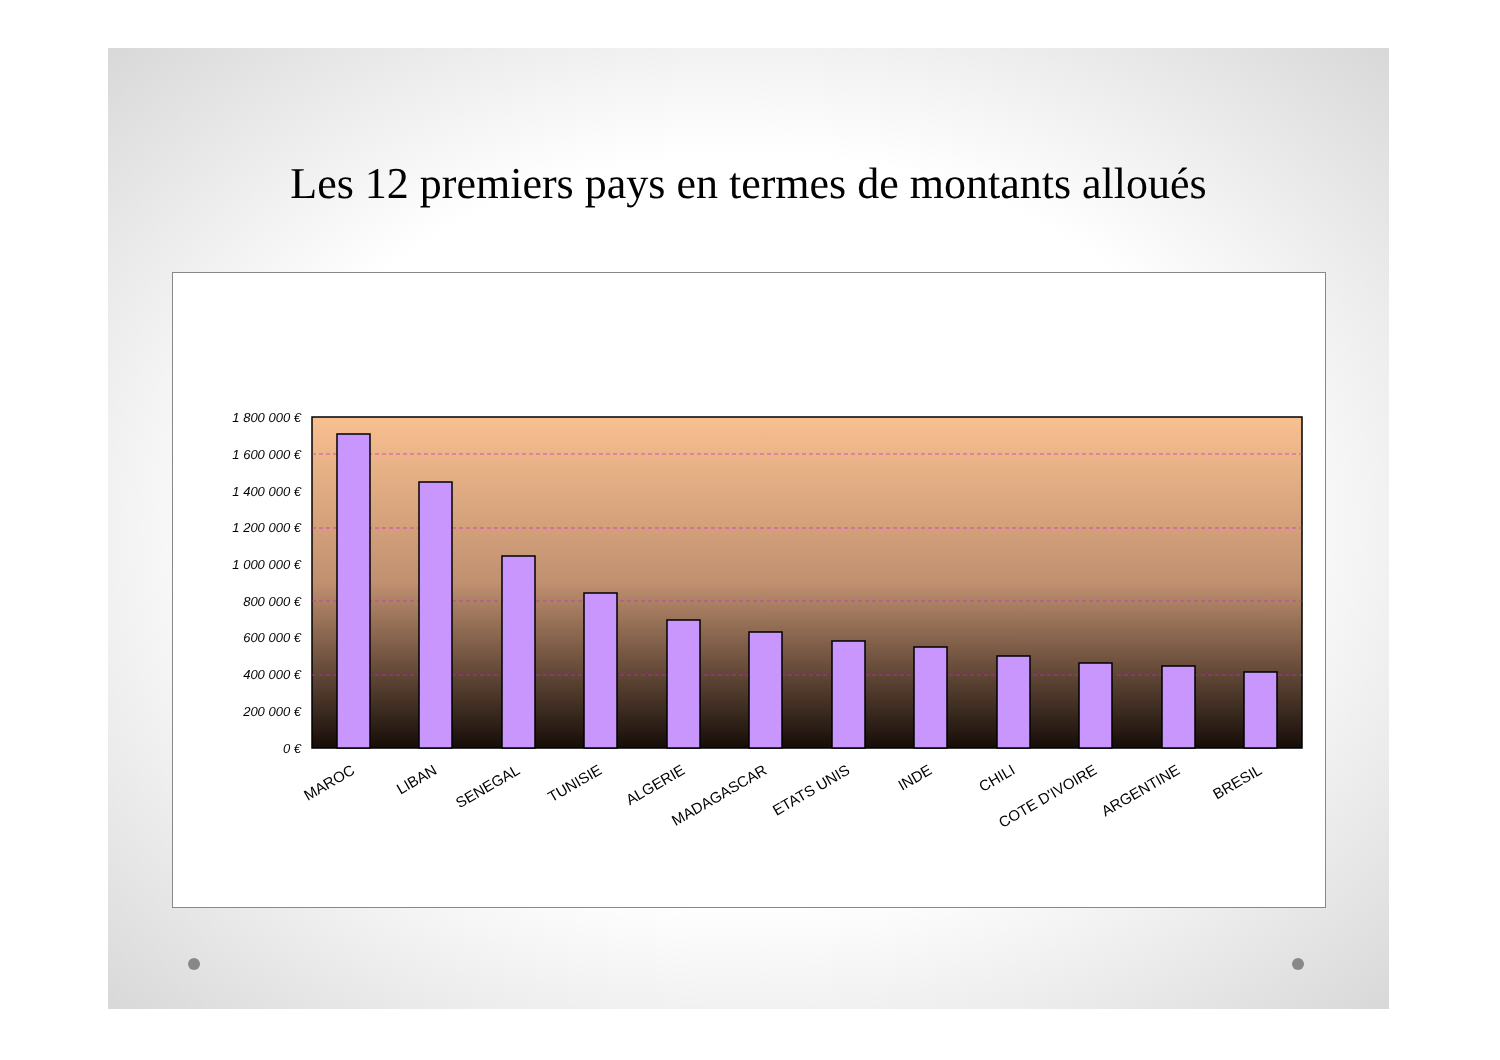Les 12 premiers pays en termes de montants alloués
1 800 000 €
1 600 000 €
1 400 000 €
1 200 000 €
1 000 000 €
800 000 €
600 000 €
400 000 €
200 000 €
0 €
MAROC
LIBAN
SENEGAL
TUNISIE
ALGERIE
MADAGASCAR
ETATS UNIS
INDE
CHILI
COTE D'IVOIRE
ARGENTINE
BRESIL